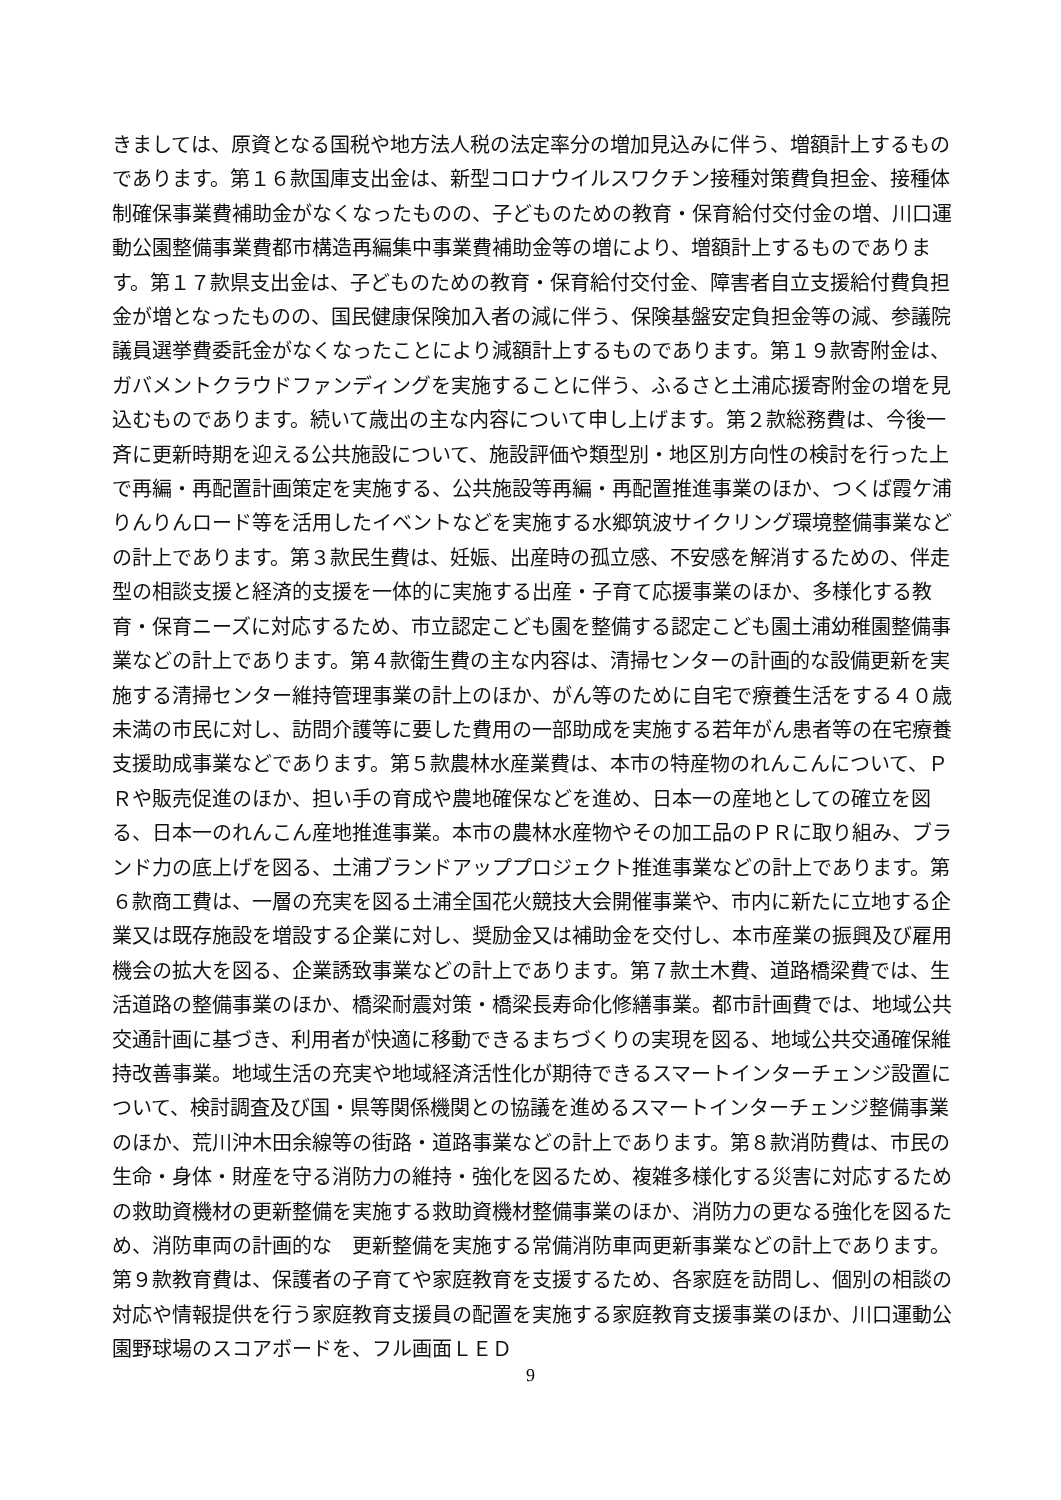きましては、原資となる国税や地方法人税の法定率分の増加見込みに伴う、増額計上するものであります。第１６款国庫支出金は、新型コロナウイルスワクチン接種対策費負担金、接種体制確保事業費補助金がなくなったものの、子どものための教育・保育給付交付金の増、川口運動公園整備事業費都市構造再編集中事業費補助金等の増により、増額計上するものであります。第１７款県支出金は、子どものための教育・保育給付交付金、障害者自立支援給付費負担金が増となったものの、国民健康保険加入者の減に伴う、保険基盤安定負担金等の減、参議院議員選挙費委託金がなくなったことにより減額計上するものであります。第１９款寄附金は、ガバメントクラウドファンディングを実施することに伴う、ふるさと土浦応援寄附金の増を見込むものであります。続いて歳出の主な内容について申し上げます。第２款総務費は、今後一斉に更新時期を迎える公共施設について、施設評価や類型別・地区別方向性の検討を行った上で再編・再配置計画策定を実施する、公共施設等再編・再配置推進事業のほか、つくば霞ケ浦りんりんロード等を活用したイベントなどを実施する水郷筑波サイクリング環境整備事業などの計上であります。第３款民生費は、妊娠、出産時の孤立感、不安感を解消するための、伴走型の相談支援と経済的支援を一体的に実施する出産・子育て応援事業のほか、多様化する教育・保育ニーズに対応するため、市立認定こども園を整備する認定こども園土浦幼稚園整備事業などの計上であります。第４款衛生費の主な内容は、清掃センターの計画的な設備更新を実施する清掃センター維持管理事業の計上のほか、がん等のために自宅で療養生活をする４０歳未満の市民に対し、訪問介護等に要した費用の一部助成を実施する若年がん患者等の在宅療養支援助成事業などであります。第５款農林水産業費は、本市の特産物のれんこんについて、ＰＲや販売促進のほか、担い手の育成や農地確保などを進め、日本一の産地としての確立を図る、日本一のれんこん産地推進事業。本市の農林水産物やその加工品のＰＲに取り組み、ブランド力の底上げを図る、土浦ブランドアッププロジェクト推進事業などの計上であります。第６款商工費は、一層の充実を図る土浦全国花火競技大会開催事業や、市内に新たに立地する企業又は既存施設を増設する企業に対し、奨励金又は補助金を交付し、本市産業の振興及び雇用機会の拡大を図る、企業誘致事業などの計上であります。第７款土木費、道路橋梁費では、生活道路の整備事業のほか、橋梁耐震対策・橋梁長寿命化修繕事業。都市計画費では、地域公共交通計画に基づき、利用者が快適に移動できるまちづくりの実現を図る、地域公共交通確保維持改善事業。地域生活の充実や地域経済活性化が期待できるスマートインターチェンジ設置について、検討調査及び国・県等関係機関との協議を進めるスマートインターチェンジ整備事業のほか、荒川沖木田余線等の街路・道路事業などの計上であります。第８款消防費は、市民の生命・身体・財産を守る消防力の維持・強化を図るため、複雑多様化する災害に対応するための救助資機材の更新整備を実施する救助資機材整備事業のほか、消防力の更なる強化を図るため、消防車両の計画的な　更新整備を実施する常備消防車両更新事業などの計上であります。第９款教育費は、保護者の子育てや家庭教育を支援するため、各家庭を訪問し、個別の相談の対応や情報提供を行う家庭教育支援員の配置を実施する家庭教育支援事業のほか、川口運動公園野球場のスコアボードを、フル画面ＬＥＤ
9